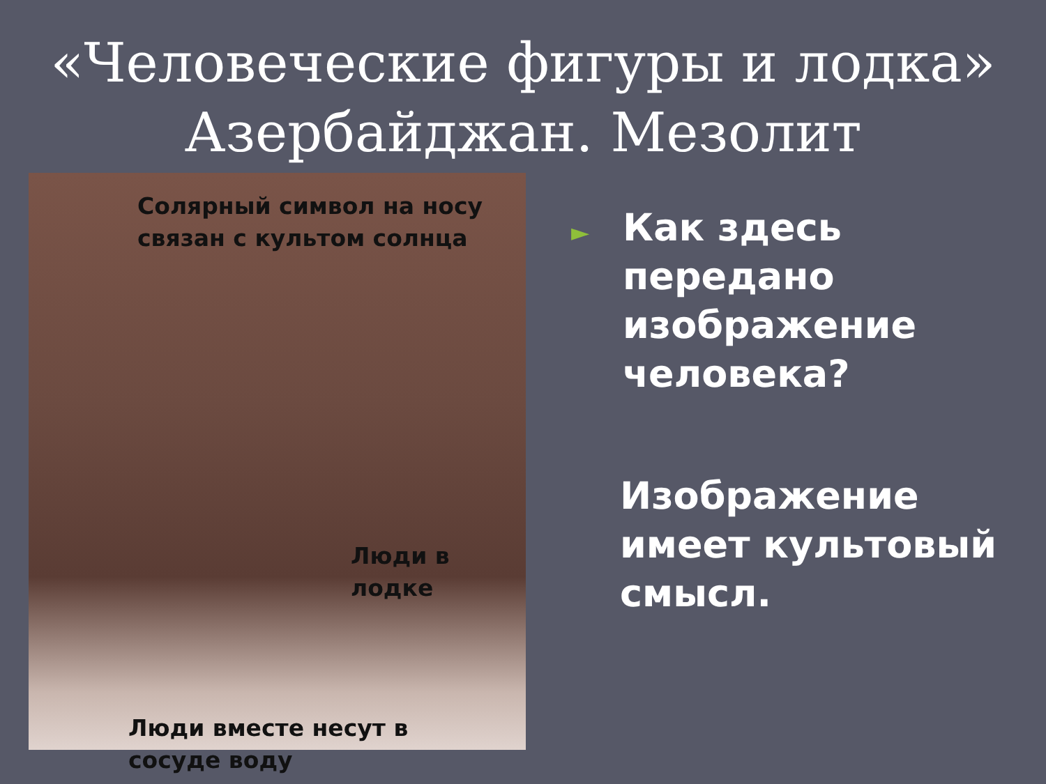«Человеческие фигуры и лодка»
Азербайджан. Мезолит
Солярный символ на носу
связан с культом солнца
Люди в лодке
Люди вместе несут в
сосуде воду
► Как здесь
передано
изображение
человека?
Изображение
имеет культовый
смысл.